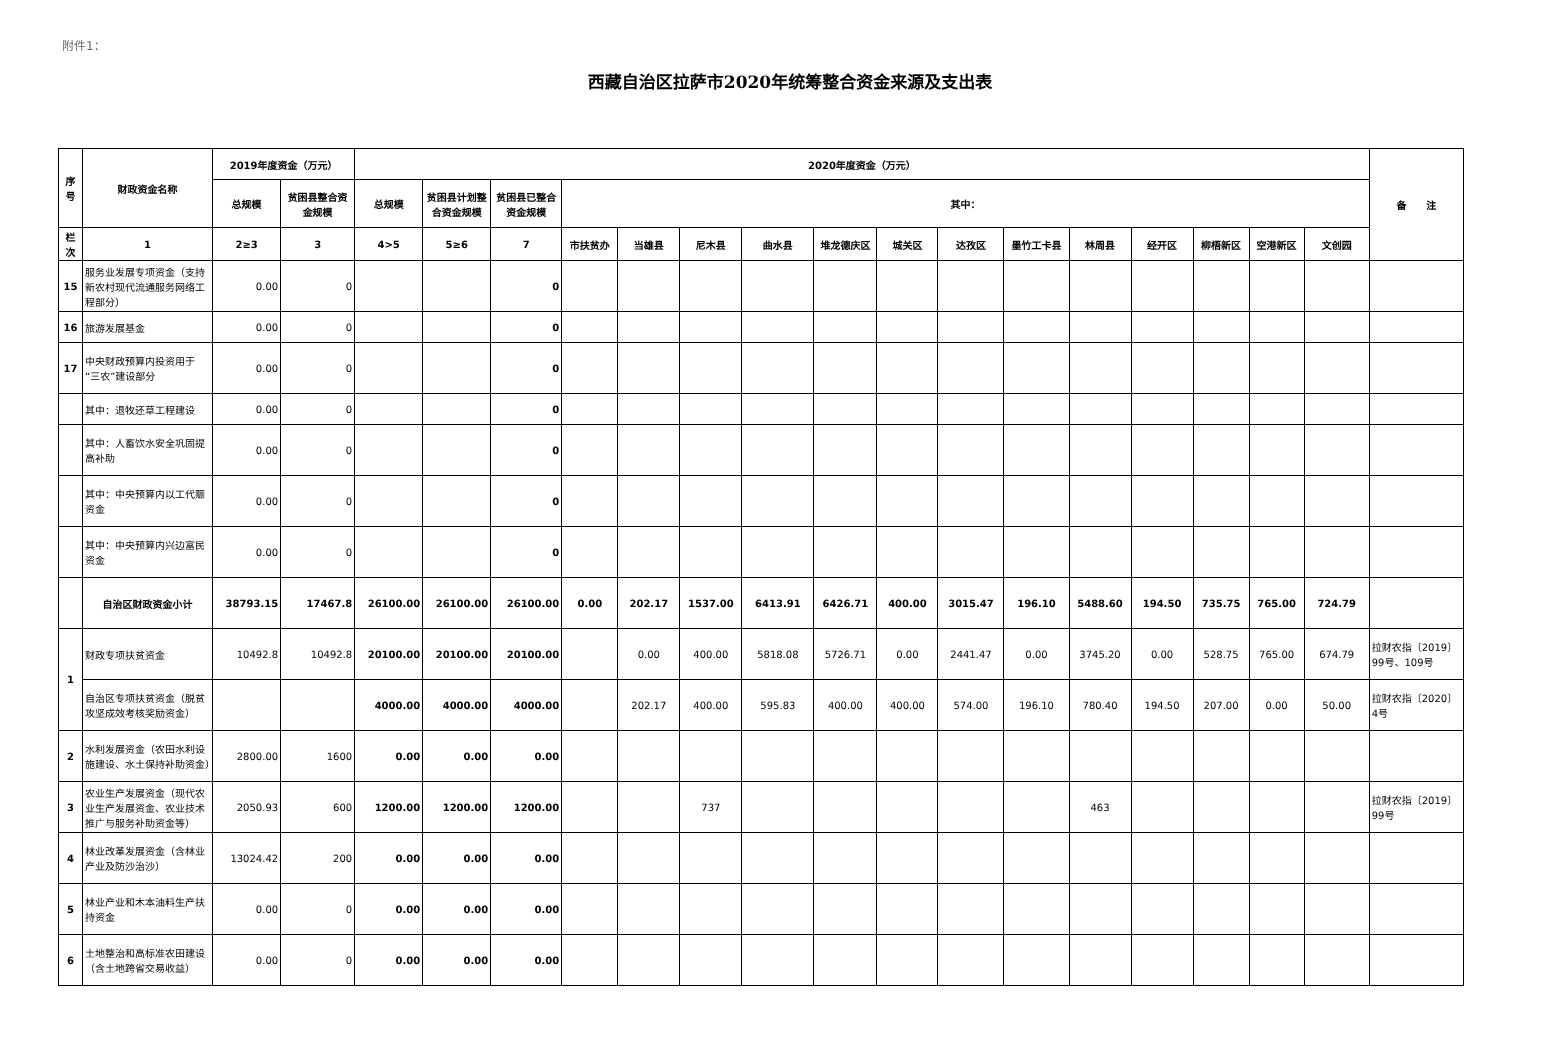附件1：
西藏自治区拉萨市2020年统筹整合资金来源及支出表
| 序号 | 财政资金名称 | 2019年度资金（万元） | | 2020年度资金（万元） | | | | | | | | | | | | | | | | 备 注 |
| --- | --- | --- | --- | --- | --- | --- | --- | --- | --- | --- | --- | --- | --- | --- | --- | --- | --- | --- | --- | --- |
| | | 总规模 | 贫困县整合资金规模 | 总规模 | 贫困县计划整合资金规模 | 贫困县已整合资金规模 | 其中： | | | | | | | | | | | | | |
| 栏次 | 1 | 2≥3 | 3 | 4>5 | 5≥6 | 7 | 市扶贫办 | 当雄县 | 尼木县 | 曲水县 | 堆龙德庆区 | 城关区 | 达孜区 | 墨竹工卡县 | 林周县 | 经开区 | 柳梧新区 | 空港新区 | 文创园 | |
| 15 | 服务业发展专项资金（支持新农村现代流通服务网络工程部分） | 0.00 | 0 | | | 0 | | | | | | | | | | | | | | |
| 16 | 旅游发展基金 | 0.00 | 0 | | | 0 | | | | | | | | | | | | | | |
| 17 | 中央财政预算内投资用于“三农”建设部分 | 0.00 | 0 | | | 0 | | | | | | | | | | | | | | |
| | 其中：退牧还草工程建设 | 0.00 | 0 | | | 0 | | | | | | | | | | | | | | |
| | 其中：人畜饮水安全巩固提高补助 | 0.00 | 0 | | | 0 | | | | | | | | | | | | | | |
| | 其中：中央预算内以工代赈资金 | 0.00 | 0 | | | 0 | | | | | | | | | | | | | | |
| | 其中：中央预算内兴边富民资金 | 0.00 | 0 | | | 0 | | | | | | | | | | | | | | |
| | 自治区财政资金小计 | 38793.15 | 17467.8 | 26100.00 | 26100.00 | 26100.00 | 0.00 | 202.17 | 1537.00 | 6413.91 | 6426.71 | 400.00 | 3015.47 | 196.10 | 5488.60 | 194.50 | 735.75 | 765.00 | 724.79 | |
| 1 | 财政专项扶贫资金 | 10492.8 | 10492.8 | 20100.00 | 20100.00 | 20100.00 | | 0.00 | 400.00 | 5818.08 | 5726.71 | 0.00 | 2441.47 | 0.00 | 3745.20 | 0.00 | 528.75 | 765.00 | 674.79 | 拉财农指〔2019〕99号、109号 |
| | 自治区专项扶贫资金（脱贫攻坚成效考核奖励资金） | | | 4000.00 | 4000.00 | 4000.00 | | 202.17 | 400.00 | 595.83 | 400.00 | 400.00 | 574.00 | 196.10 | 780.40 | 194.50 | 207.00 | 0.00 | 50.00 | 拉财农指〔2020〕4号 |
| 2 | 水利发展资金（农田水利设施建设、水土保持补助资金） | 2800.00 | 1600 | 0.00 | 0.00 | 0.00 | | | | | | | | | | | | | | |
| 3 | 农业生产发展资金（现代农业生产发展资金、农业技术推广与服务补助资金等） | 2050.93 | 600 | 1200.00 | 1200.00 | 1200.00 | | | 737 | | | | | | 463 | | | | | 拉财农指〔2019〕99号 |
| 4 | 林业改革发展资金（含林业产业及防沙治沙） | 13024.42 | 200 | 0.00 | 0.00 | 0.00 | | | | | | | | | | | | | | |
| 5 | 林业产业和木本油料生产扶持资金 | 0.00 | 0 | 0.00 | 0.00 | 0.00 | | | | | | | | | | | | | | |
| 6 | 土地整治和高标准农田建设（含土地跨省交易收益） | 0.00 | 0 | 0.00 | 0.00 | 0.00 | | | | | | | | | | | | | | |